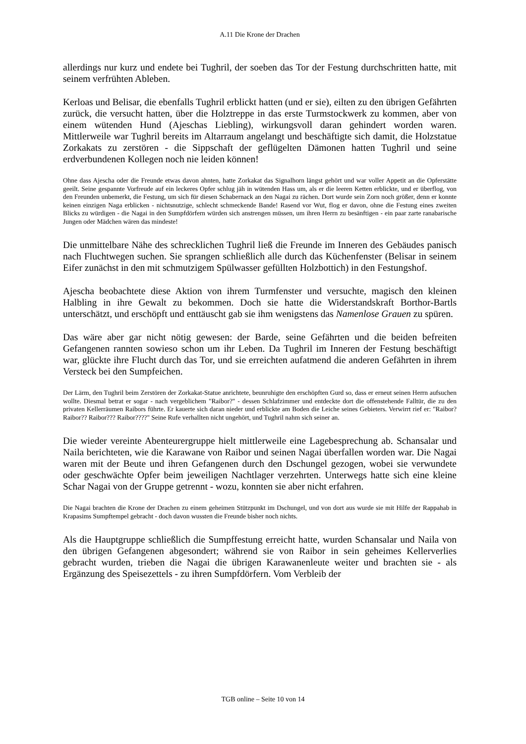A.11 Die Krone der Drachen
allerdings nur kurz und endete bei Tughril, der soeben das Tor der Festung durchschritten hatte, mit seinem verfrühten Ableben.
Kerloas und Belisar, die ebenfalls Tughril erblickt hatten (und er sie), eilten zu den übrigen Gefährten zurück, die versucht hatten, über die Holztreppe in das erste Turmstockwerk zu kommen, aber von einem wütenden Hund (Ajeschas Liebling), wirkungsvoll daran gehindert worden waren. Mittlerweile war Tughril bereits im Altarraum angelangt und beschäftigte sich damit, die Holzstatue Zorkakats zu zerstören - die Sippschaft der geflügelten Dämonen hatten Tughril und seine erdverbundenen Kollegen noch nie leiden können!
Ohne dass Ajescha oder die Freunde etwas davon ahnten, hatte Zorkakat das Signalhorn längst gehört und war voller Appetit an die Opferstätte geeilt. Seine gespannte Vorfreude auf ein leckeres Opfer schlug jäh in wütenden Hass um, als er die leeren Ketten erblickte, und er überflog, von den Freunden unbemerkt, die Festung, um sich für diesen Schabernack an den Nagai zu rächen. Dort wurde sein Zorn noch größer, denn er konnte keinen einzigen Naga erblicken - nichtsnutzige, schlecht schmeckende Bande! Rasend vor Wut, flog er davon, ohne die Festung eines zweiten Blicks zu würdigen - die Nagai in den Sumpfdörfern würden sich anstrengen müssen, um ihren Herrn zu besänftigen - ein paar zarte ranabarische Jungen oder Mädchen wären das mindeste!
Die unmittelbare Nähe des schrecklichen Tughril ließ die Freunde im Inneren des Gebäudes panisch nach Fluchtwegen suchen. Sie sprangen schließlich alle durch das Küchenfenster (Belisar in seinem Eifer zunächst in den mit schmutzigem Spülwasser gefüllten Holzbottich) in den Festungshof.
Ajescha beobachtete diese Aktion von ihrem Turmfenster und versuchte, magisch den kleinen Halbling in ihre Gewalt zu bekommen. Doch sie hatte die Widerstandskraft Borthor-Bartls unterschätzt, und erschöpft und enttäuscht gab sie ihm wenigstens das Namenlose Grauen zu spüren.
Das wäre aber gar nicht nötig gewesen: der Barde, seine Gefährten und die beiden befreiten Gefangenen rannten sowieso schon um ihr Leben. Da Tughril im Inneren der Festung beschäftigt war, glückte ihre Flucht durch das Tor, und sie erreichten aufatmend die anderen Gefährten in ihrem Versteck bei den Sumpfeichen.
Der Lärm, den Tughril beim Zerstören der Zorkakat-Statue anrichtete, beunruhigte den erschöpften Gurd so, dass er erneut seinen Herrn aufsuchen wollte. Diesmal betrat er sogar - nach vergeblichem "Raibor?" - dessen Schlafzimmer und entdeckte dort die offenstehende Falltür, die zu den privaten Kellerräumen Raibors führte. Er kauerte sich daran nieder und erblickte am Boden die Leiche seines Gebieters. Verwirrt rief er: "Raibor? Raibor?? Raibor??? Raibor????" Seine Rufe verhallten nicht ungehört, und Tughril nahm sich seiner an.
Die wieder vereinte Abenteurergruppe hielt mittlerweile eine Lagebesprechung ab. Schansalar und Naila berichteten, wie die Karawane von Raibor und seinen Nagai überfallen worden war. Die Nagai waren mit der Beute und ihren Gefangenen durch den Dschungel gezogen, wobei sie verwundete oder geschwächte Opfer beim jeweiligen Nachtlager verzehrten. Unterwegs hatte sich eine kleine Schar Nagai von der Gruppe getrennt - wozu, konnten sie aber nicht erfahren.
Die Nagai brachten die Krone der Drachen zu einem geheimen Stützpunkt im Dschungel, und von dort aus wurde sie mit Hilfe der Rappahab in Krapasims Sumpftempel gebracht - doch davon wussten die Freunde bisher noch nichts.
Als die Hauptgruppe schließlich die Sumpffestung erreicht hatte, wurden Schansalar und Naila von den übrigen Gefangenen abgesondert; während sie von Raibor in sein geheimes Kellerverlies gebracht wurden, trieben die Nagai die übrigen Karawanenleute weiter und brachten sie - als Ergänzung des Speisezettels - zu ihren Sumpfdörfern. Vom Verbleib der
TGB online – Seite 10 von 14